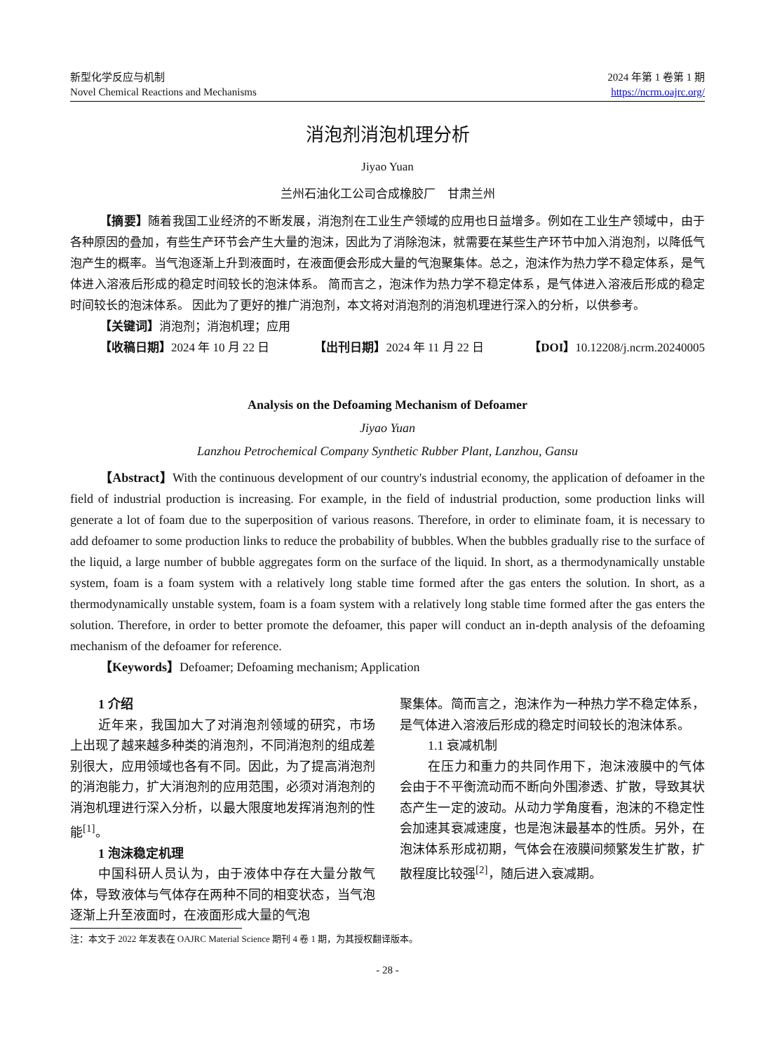新型化学反应与机制
Novel Chemical Reactions and Mechanisms
2024 年第 1 卷第 1 期
https://ncrm.oajrc.org/
消泡剂消泡机理分析
Jiyao Yuan
兰州石油化工公司合成橡胶厂　甘肃兰州
【摘要】随着我国工业经济的不断发展，消泡剂在工业生产领域的应用也日益增多。例如在工业生产领域中，由于各种原因的叠加，有些生产环节会产生大量的泡沫，因此为了消除泡沫，就需要在某些生产环节中加入消泡剂，以降低气泡产生的概率。当气泡逐渐上升到液面时，在液面便会形成大量的气泡聚集体。总之，泡沫作为热力学不稳定体系，是气体进入溶液后形成的稳定时间较长的泡沫体系。 简而言之，泡沫作为热力学不稳定体系，是气体进入溶液后形成的稳定时间较长的泡沫体系。 因此为了更好的推广消泡剂，本文将对消泡剂的消泡机理进行深入的分析，以供参考。
【关键词】消泡剂；消泡机理；应用
【收稿日期】2024 年 10 月 22 日 【出刊日期】2024 年 11 月 22 日 【DOI】10.12208/j.ncrm.20240005
Analysis on the Defoaming Mechanism of Defoamer
Jiyao Yuan
Lanzhou Petrochemical Company Synthetic Rubber Plant, Lanzhou, Gansu
【Abstract】With the continuous development of our country's industrial economy, the application of defoamer in the field of industrial production is increasing. For example, in the field of industrial production, some production links will generate a lot of foam due to the superposition of various reasons. Therefore, in order to eliminate foam, it is necessary to add defoamer to some production links to reduce the probability of bubbles. When the bubbles gradually rise to the surface of the liquid, a large number of bubble aggregates form on the surface of the liquid. In short, as a thermodynamically unstable system, foam is a foam system with a relatively long stable time formed after the gas enters the solution. In short, as a thermodynamically unstable system, foam is a foam system with a relatively long stable time formed after the gas enters the solution. Therefore, in order to better promote the defoamer, this paper will conduct an in-depth analysis of the defoaming mechanism of the defoamer for reference.
【Keywords】Defoamer; Defoaming mechanism; Application
1 介绍
近年来，我国加大了对消泡剂领域的研究，市场上出现了越来越多种类的消泡剂，不同消泡剂的组成差别很大，应用领域也各有不同。因此，为了提高消泡剂的消泡能力，扩大消泡剂的应用范围，必须对消泡剂的消泡机理进行深入分析，以最大限度地发挥消泡剂的性能<sup>[1]</sup>。
1 泡沫稳定机理
中国科研人员认为，由于液体中存在大量分散气体，导致液体与气体存在两种不同的相变状态，当气泡逐渐上升至液面时，在液面形成大量的气泡
聚集体。简而言之，泡沫作为一种热力学不稳定体系，是气体进入溶液后形成的稳定时间较长的泡沫体系。
1.1 衰减机制
在压力和重力的共同作用下，泡沫液膜中的气体会由于不平衡流动而不断向外围渗透、扩散，导致其状态产生一定的波动。从动力学角度看，泡沫的不稳定性会加速其衰减速度，也是泡沫最基本的性质。另外，在泡沫体系形成初期，气体会在液膜间频繁发生扩散，扩散程度比较强<sup>[2]</sup>，随后进入衰减期。
注：本文于 2022 年发表在 OAJRC Material Science 期刊 4 卷 1 期，为其授权翻译版本。
- 28 -